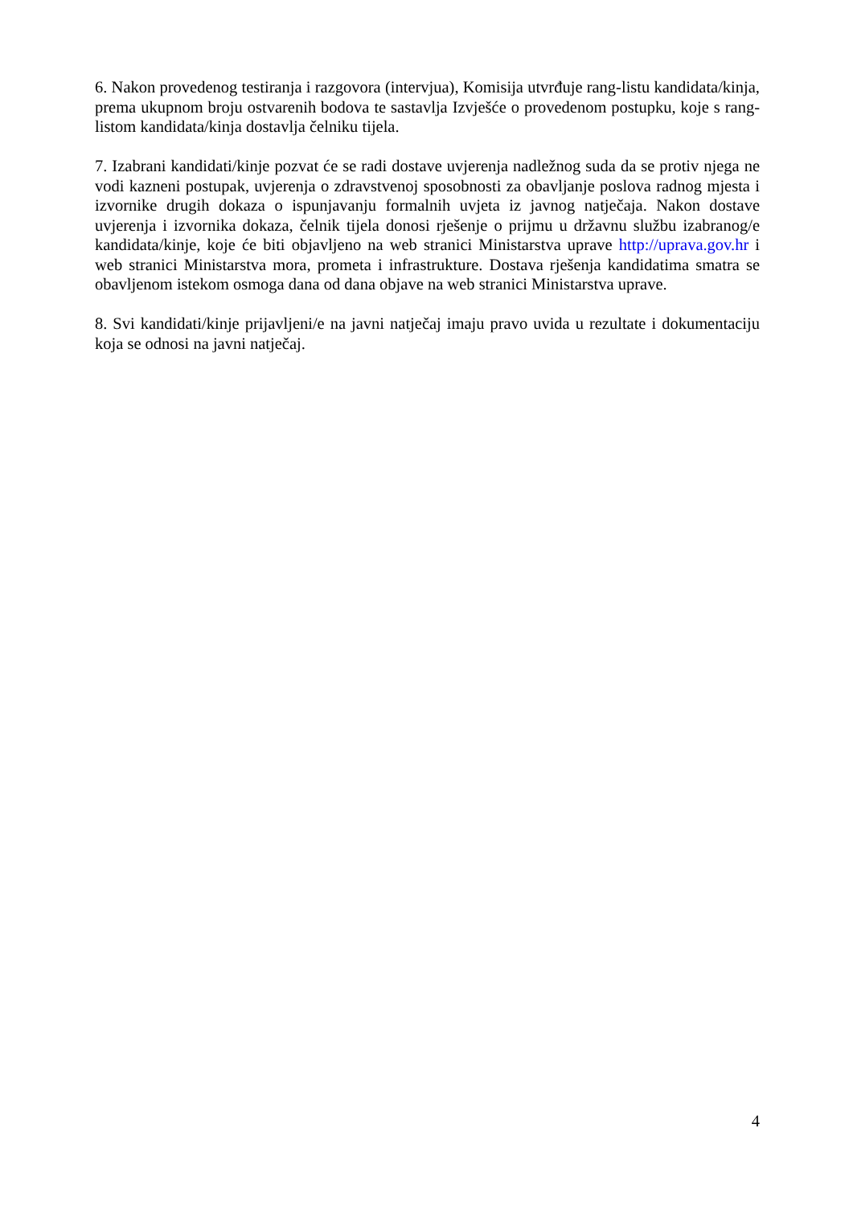6. Nakon provedenog testiranja i razgovora (intervjua), Komisija utvrđuje rang-listu kandidata/kinja, prema ukupnom broju ostvarenih bodova te sastavlja Izvješće o provedenom postupku, koje s rang-listom kandidata/kinja dostavlja čelniku tijela.
7. Izabrani kandidati/kinje pozvat će se radi dostave uvjerenja nadležnog suda da se protiv njega ne vodi kazneni postupak, uvjerenja o zdravstvenoj sposobnosti za obavljanje poslova radnog mjesta i izvornike drugih dokaza o ispunjavanju formalnih uvjeta iz javnog natječaja. Nakon dostave uvjerenja i izvornika dokaza, čelnik tijela donosi rješenje o prijmu u državnu službu izabranog/e kandidata/kinje, koje će biti objavljeno na web stranici Ministarstva uprave http://uprava.gov.hr i web stranici Ministarstva mora, prometa i infrastrukture. Dostava rješenja kandidatima smatra se obavljenom istekom osmoga dana od dana objave na web stranici Ministarstva uprave.
8. Svi kandidati/kinje prijavljeni/e na javni natječaj imaju pravo uvida u rezultate i dokumentaciju koja se odnosi na javni natječaj.
4